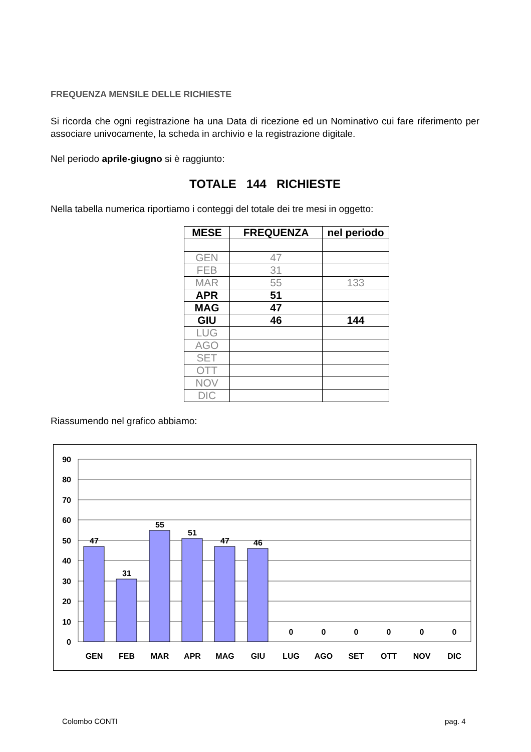FREQUENZA MENSILE DELLE RICHIESTE
Si ricorda che ogni registrazione ha una Data di ricezione ed un Nominativo cui fare riferimento per associare univocamente, la scheda in archivio e la registrazione digitale.
Nel periodo aprile-giugno si è raggiunto:
TOTALE 144 RICHIESTE
Nella tabella numerica riportiamo i conteggi del totale dei tre mesi in oggetto:
| MESE | FREQUENZA | nel periodo |
| --- | --- | --- |
| GEN | 47 | |
| FEB | 31 | |
| MAR | 55 | 133 |
| APR | 51 | |
| MAG | 47 | |
| GIU | 46 | 144 |
| LUG | | |
| AGO | | |
| SET | | |
| OTT | | |
| NOV | | |
| DIC | | |
Riassumendo nel grafico abbiamo:
90
80
70
60
50
40
30
20
10
0
47
31
55
51
47
46
0
0
0
0
0
0
GEN
FEB
MAR
APR
MAG
GIU
LUG
AGO
SET
OTT
NOV
DIC
Colombo CONTI pag. 4